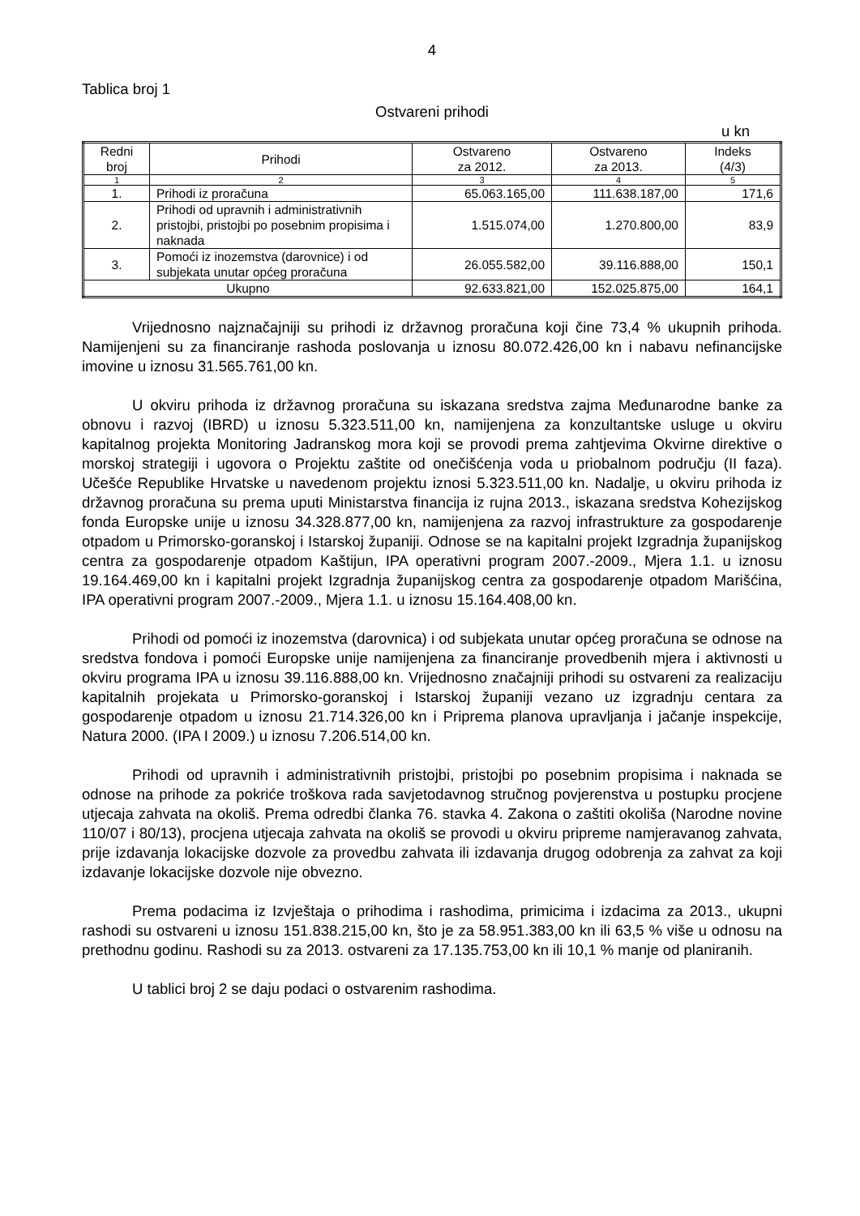4
Tablica broj 1
Ostvareni prihodi
u kn
| Redni broj | Prihodi | Ostvareno za 2012. | Ostvareno za 2013. | Indeks (4/3) |
| --- | --- | --- | --- | --- |
| 1 | 2 | 3 | 4 | 5 |
| 1. | Prihodi iz proračuna | 65.063.165,00 | 111.638.187,00 | 171,6 |
| 2. | Prihodi od upravnih i administrativnih pristojbi, pristojbi po posebnim propisima i naknada | 1.515.074,00 | 1.270.800,00 | 83,9 |
| 3. | Pomoći iz inozemstva (darovnice) i od subjekata unutar općeg proračuna | 26.055.582,00 | 39.116.888,00 | 150,1 |
| Ukupno | | 92.633.821,00 | 152.025.875,00 | 164,1 |
Vrijednosno najznačajniji su prihodi iz državnog proračuna koji čine 73,4 % ukupnih prihoda. Namijenjeni su za financiranje rashoda poslovanja u iznosu 80.072.426,00 kn i nabavu nefinancijske imovine u iznosu 31.565.761,00 kn.
U okviru prihoda iz državnog proračuna su iskazana sredstva zajma Međunarodne banke za obnovu i razvoj (IBRD) u iznosu 5.323.511,00 kn, namijenjena za konzultantske usluge u okviru kapitalnog projekta Monitoring Jadranskog mora koji se provodi prema zahtjevima Okvirne direktive o morskoj strategiji i ugovora o Projektu zaštite od onečišćenja voda u priobalnom području (II faza). Učešće Republike Hrvatske u navedenom projektu iznosi 5.323.511,00 kn. Nadalje, u okviru prihoda iz državnog proračuna su prema uputi Ministarstva financija iz rujna 2013., iskazana sredstva Kohezijskog fonda Europske unije u iznosu 34.328.877,00 kn, namijenjena za razvoj infrastrukture za gospodarenje otpadom u Primorsko-goranskoj i Istarskoj županiji. Odnose se na kapitalni projekt Izgradnja županijskog centra za gospodarenje otpadom Kaštijun, IPA operativni program 2007.-2009., Mjera 1.1. u iznosu 19.164.469,00 kn i kapitalni projekt Izgradnja županijskog centra za gospodarenje otpadom Marišćina, IPA operativni program 2007.-2009., Mjera 1.1. u iznosu 15.164.408,00 kn.
Prihodi od pomoći iz inozemstva (darovnica) i od subjekata unutar općeg proračuna se odnose na sredstva fondova i pomoći Europske unije namijenjena za financiranje provedbenih mjera i aktivnosti u okviru programa IPA u iznosu 39.116.888,00 kn. Vrijednosno značajniji prihodi su ostvareni za realizaciju kapitalnih projekata u Primorsko-goranskoj i Istarskoj županiji vezano uz izgradnju centara za gospodarenje otpadom u iznosu 21.714.326,00 kn i Priprema planova upravljanja i jačanje inspekcije, Natura 2000. (IPA I 2009.) u iznosu 7.206.514,00 kn.
Prihodi od upravnih i administrativnih pristojbi, pristojbi po posebnim propisima i naknada se odnose na prihode za pokriće troškova rada savjetodavnog stručnog povjerenstva u postupku procjene utjecaja zahvata na okoliš. Prema odredbi članka 76. stavka 4. Zakona o zaštiti okoliša (Narodne novine 110/07 i 80/13), procjena utjecaja zahvata na okoliš se provodi u okviru pripreme namjeravanog zahvata, prije izdavanja lokacijske dozvole za provedbu zahvata ili izdavanja drugog odobrenja za zahvat za koji izdavanje lokacijske dozvole nije obvezno.
Prema podacima iz Izvještaja o prihodima i rashodima, primicima i izdacima za 2013., ukupni rashodi su ostvareni u iznosu 151.838.215,00 kn, što je za 58.951.383,00 kn ili 63,5 % više u odnosu na prethodnu godinu. Rashodi su za 2013. ostvareni za 17.135.753,00 kn ili 10,1 % manje od planiranih.
U tablici broj 2 se daju podaci o ostvarenim rashodima.